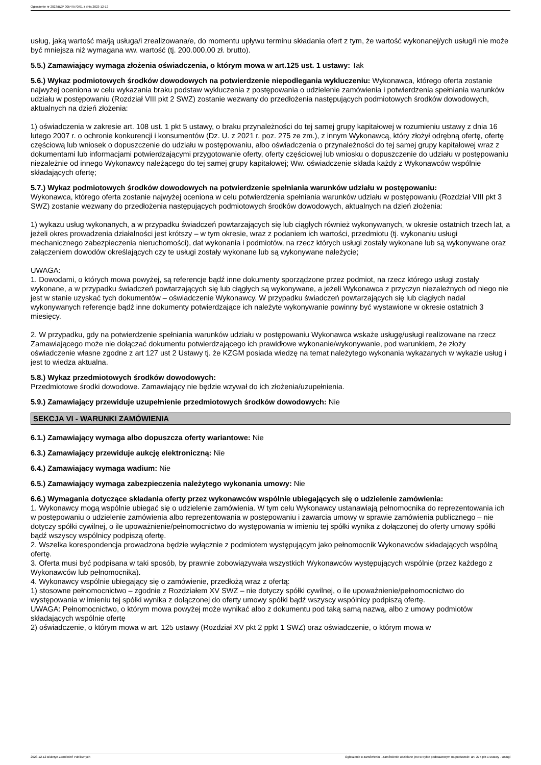Ogłoszenie nr 2023/BZP 00547570/01 z dnia 2023-12-12
usług, jaką wartość ma/ją usługa/i zrealizowana/e, do momentu upływu terminu składania ofert z tym, że wartość wykonanej/ych usług/i nie może być mniejsza niż wymagana ww. wartość (tj. 200.000,00 zł. brutto).
5.5.) Zamawiający wymaga złożenia oświadczenia, o którym mowa w art.125 ust. 1 ustawy: Tak
5.6.) Wykaz podmiotowych środków dowodowych na potwierdzenie niepodlegania wykluczeniu: Wykonawca, którego oferta zostanie najwyżej oceniona w celu wykazania braku podstaw wykluczenia z postępowania o udzielenie zamówienia i potwierdzenia spełniania warunków udziału w postępowaniu (Rozdział VIII pkt 2 SWZ) zostanie wezwany do przedłożenia następujących podmiotowych środków dowodowych, aktualnych na dzień złożenia:
1) oświadczenia w zakresie art. 108 ust. 1 pkt 5 ustawy, o braku przynależności do tej samej grupy kapitałowej w rozumieniu ustawy z dnia 16 lutego 2007 r. o ochronie konkurencji i konsumentów (Dz. U. z 2021 r. poz. 275 ze zm.), z innym Wykonawcą, który złożył odrębną ofertę, ofertę częściową lub wniosek o dopuszczenie do udziału w postępowaniu, albo oświadczenia o przynależności do tej samej grupy kapitałowej wraz z dokumentami lub informacjami potwierdzającymi przygotowanie oferty, oferty częściowej lub wniosku o dopuszczenie do udziału w postępowaniu niezależnie od innego Wykonawcy należącego do tej samej grupy kapitałowej; Ww. oświadczenie składa każdy z Wykonawców wspólnie składających ofertę;
5.7.) Wykaz podmiotowych środków dowodowych na potwierdzenie spełniania warunków udziału w postępowaniu:
Wykonawca, którego oferta zostanie najwyżej oceniona w celu potwierdzenia spełniania warunków udziału w postępowaniu (Rozdział VIII pkt 3 SWZ) zostanie wezwany do przedłożenia następujących podmiotowych środków dowodowych, aktualnych na dzień złożenia:
1) wykazu usług wykonanych, a w przypadku świadczeń powtarzających się lub ciągłych również wykonywanych, w okresie ostatnich trzech lat, a jeżeli okres prowadzenia działalności jest krótszy – w tym okresie, wraz z podaniem ich wartości, przedmiotu (tj. wykonaniu usługi mechanicznego zabezpieczenia nieruchomości), dat wykonania i podmiotów, na rzecz których usługi zostały wykonane lub są wykonywane oraz załączeniem dowodów określających czy te usługi zostały wykonane lub są wykonywane należycie;
UWAGA:
1. Dowodami, o których mowa powyżej, są referencje bądź inne dokumenty sporządzone przez podmiot, na rzecz którego usługi zostały wykonane, a w przypadku świadczeń powtarzających się lub ciągłych są wykonywane, a jeżeli Wykonawca z przyczyn niezależnych od niego nie jest w stanie uzyskać tych dokumentów – oświadczenie Wykonawcy. W przypadku świadczeń powtarzających się lub ciągłych nadal wykonywanych referencje bądź inne dokumenty potwierdzające ich należyte wykonywanie powinny być wystawione w okresie ostatnich 3 miesięcy.
2. W przypadku, gdy na potwierdzenie spełniania warunków udziału w postępowaniu Wykonawca wskaże usługę/usługi realizowane na rzecz Zamawiającego może nie dołączać dokumentu potwierdzającego ich prawidłowe wykonanie/wykonywanie, pod warunkiem, że złoży oświadczenie własne zgodne z art 127 ust 2 Ustawy tj. że KZGM posiada wiedzę na temat należytego wykonania wykazanych w wykazie usług i jest to wiedza aktualna.
5.8.) Wykaz przedmiotowych środków dowodowych:
Przedmiotowe środki dowodowe. Zamawiający nie będzie wzywał do ich złożenia/uzupełnienia.
5.9.) Zamawiający przewiduje uzupełnienie przedmiotowych środków dowodowych: Nie
SEKCJA VI - WARUNKI ZAMÓWIENIA
6.1.) Zamawiający wymaga albo dopuszcza oferty wariantowe: Nie
6.3.) Zamawiający przewiduje aukcję elektroniczną: Nie
6.4.) Zamawiający wymaga wadium: Nie
6.5.) Zamawiający wymaga zabezpieczenia należytego wykonania umowy: Nie
6.6.) Wymagania dotyczące składania oferty przez wykonawców wspólnie ubiegających się o udzielenie zamówienia:
1. Wykonawcy mogą wspólnie ubiegać się o udzielenie zamówienia. W tym celu Wykonawcy ustanawiają pełnomocnika do reprezentowania ich w postępowaniu o udzielenie zamówienia albo reprezentowania w postępowaniu i zawarcia umowy w sprawie zamówienia publicznego – nie dotyczy spółki cywilnej, o ile upoważnienie/pełnomocnictwo do występowania w imieniu tej spółki wynika z dołączonej do oferty umowy spółki bądź wszyscy wspólnicy podpiszą ofertę.
2. Wszelka korespondencja prowadzona będzie wyłącznie z podmiotem występującym jako pełnomocnik Wykonawców składających wspólną ofertę.
3. Oferta musi być podpisana w taki sposób, by prawnie zobowiązywała wszystkich Wykonawców występujących wspólnie (przez każdego z Wykonawców lub pełnomocnika).
4. Wykonawcy wspólnie ubiegający się o zamówienie, przedłożą wraz z ofertą:
1) stosowne pełnomocnictwo – zgodnie z Rozdziałem XV SWZ – nie dotyczy spółki cywilnej, o ile upoważnienie/pełnomocnictwo do występowania w imieniu tej spółki wynika z dołączonej do oferty umowy spółki bądź wszyscy wspólnicy podpiszą ofertę.
UWAGA: Pełnomocnictwo, o którym mowa powyżej może wynikać albo z dokumentu pod taką samą nazwą, albo z umowy podmiotów składających wspólnie ofertę
2) oświadczenie, o którym mowa w art. 125 ustawy (Rozdział XV pkt 2 ppkt 1 SWZ) oraz oświadczenie, o którym mowa w
2023-12-12 Biuletyn Zamówień Publicznych Ogłoszenie o zamówieniu - Zamówienie udzielane jest w trybie podstawowym na podstawie: art. 275 pkt 1 ustawy - Usługi